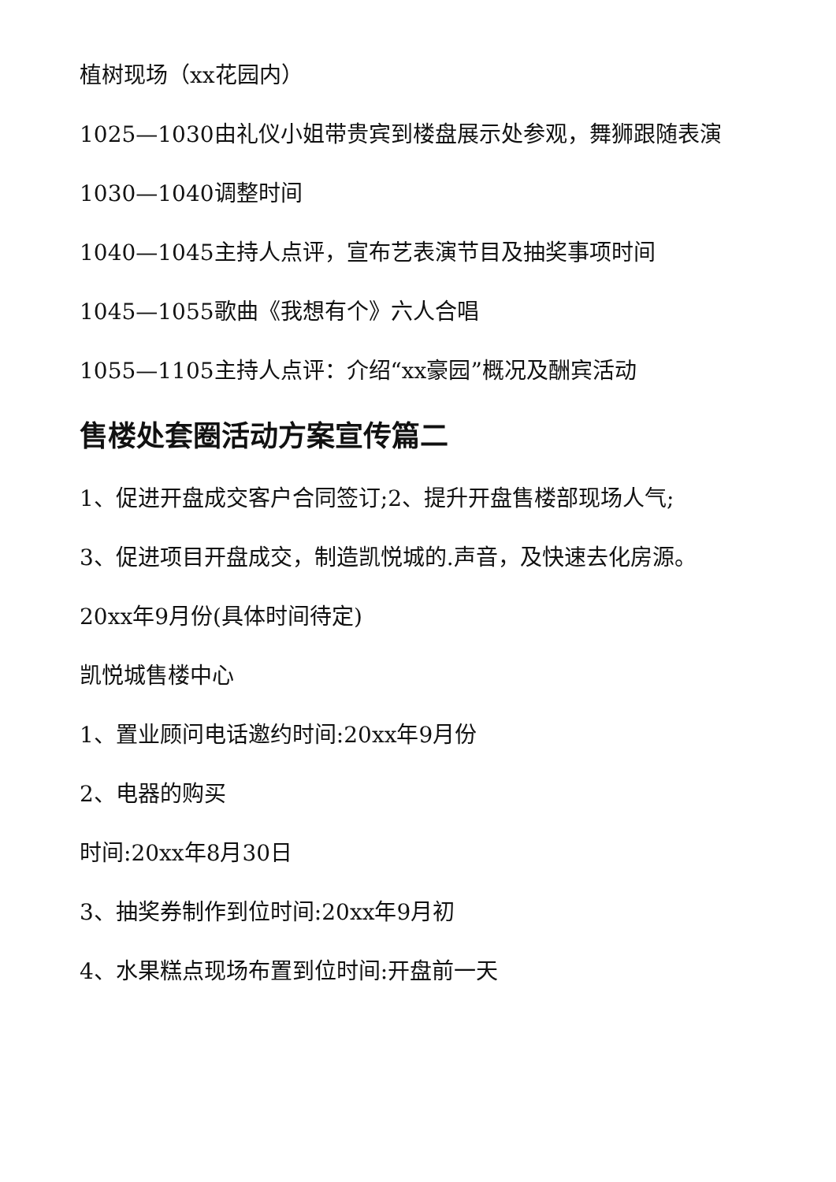植树现场（xx花园内）
1025—1030由礼仪小姐带贵宾到楼盘展示处参观，舞狮跟随表演
1030—1040调整时间
1040—1045主持人点评，宣布艺表演节目及抽奖事项时间
1045—1055歌曲《我想有个》六人合唱
1055—1105主持人点评：介绍“xx豪园”概况及酬宾活动
售楼处套圈活动方案宣传篇二
1、促进开盘成交客户合同签订;2、提升开盘售楼部现场人气;
3、促进项目开盘成交，制造凯悦城的.声音，及快速去化房源。
20xx年9月份(具体时间待定)
凯悦城售楼中心
1、置业顾问电话邀约时间:20xx年9月份
2、电器的购买
时间:20xx年8月30日
3、抽奖券制作到位时间:20xx年9月初
4、水果糕点现场布置到位时间:开盘前一天